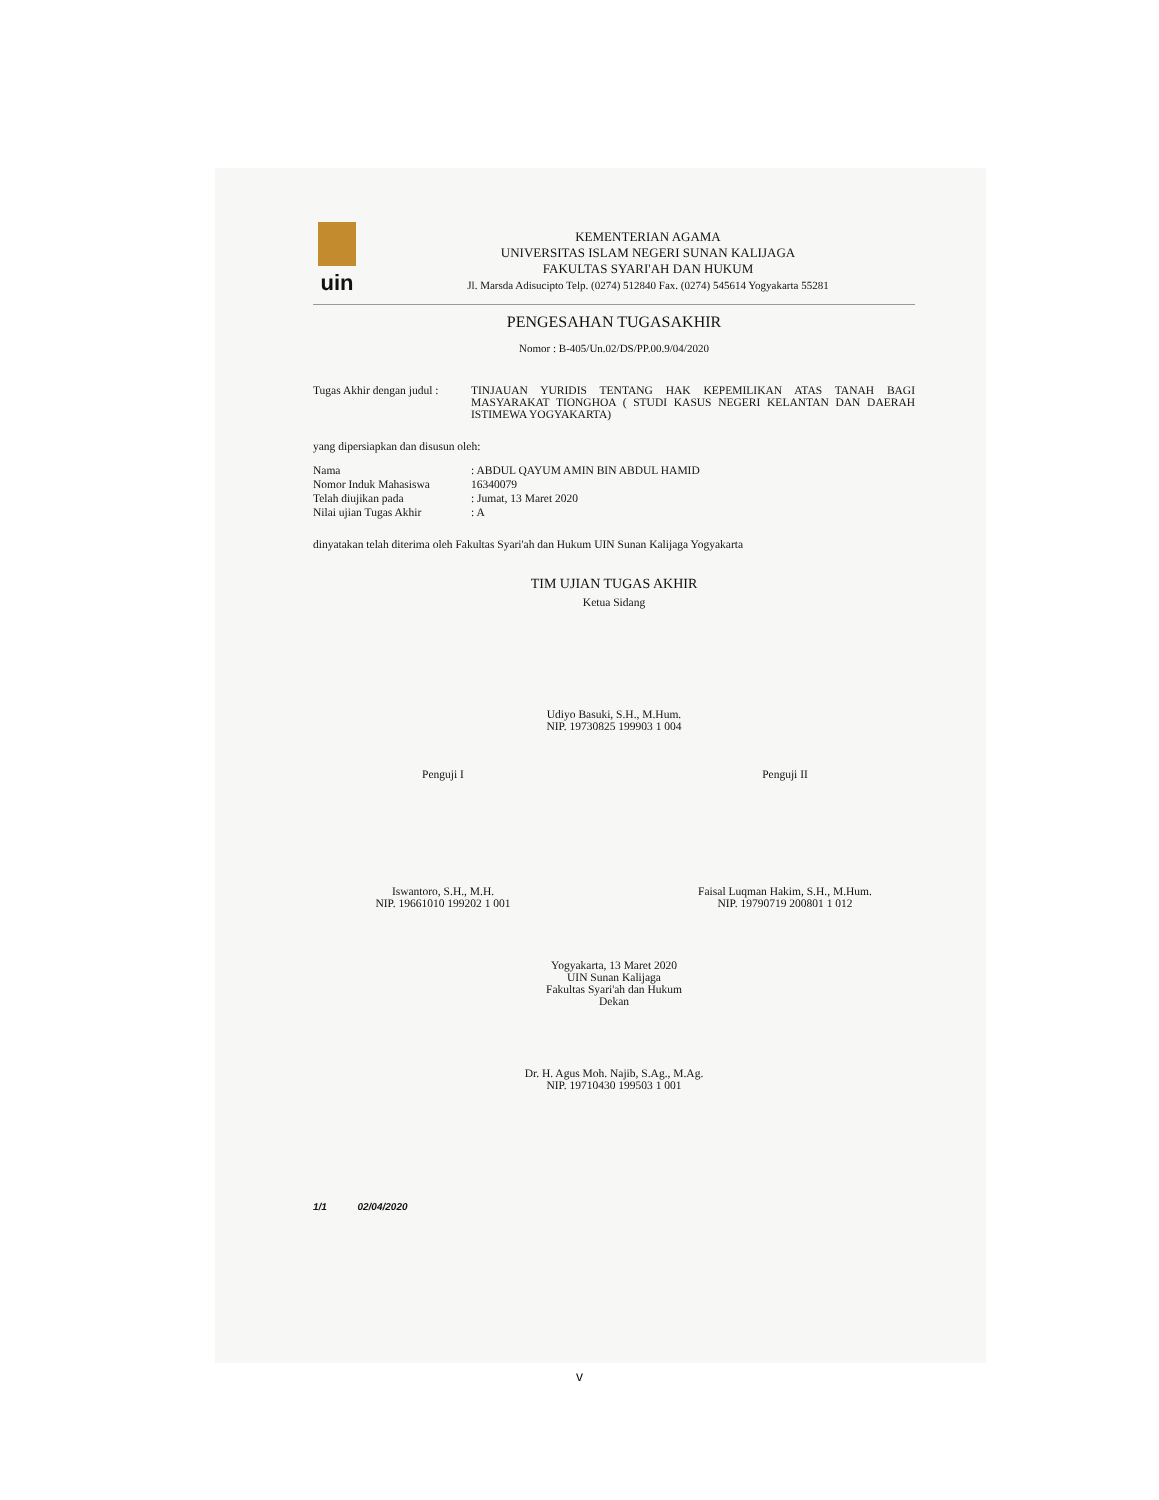uin
KEMENTERIAN AGAMA
UNIVERSITAS ISLAM NEGERI SUNAN KALIJAGA
FAKULTAS SYARI'AH DAN HUKUM
Jl. Marsda Adisucipto Telp. (0274) 512840 Fax. (0274) 545614 Yogyakarta 55281
PENGESAHAN TUGASAKHIR
Nomor : B-405/Un.02/DS/PP.00.9/04/2020
Tugas Akhir dengan judul :
TINJAUAN YURIDIS TENTANG HAK KEPEMILIKAN ATAS TANAH BAGI MASYARAKAT TIONGHOA ( STUDI KASUS NEGERI KELANTAN DAN DAERAH ISTIMEWA YOGYAKARTA)
yang dipersiapkan dan disusun oleh:
Nama : ABDUL QAYUM AMIN BIN ABDUL HAMID
Nomor Induk Mahasiswa 16340079
Telah diujikan pada : Jumat, 13 Maret 2020
Nilai ujian Tugas Akhir
: A
dinyatakan telah diterima oleh Fakultas Syari'ah dan Hukum UIN Sunan Kalijaga Yogyakarta
TIM UJIAN TUGAS AKHIR
Ketua Sidang
Udiyo Basuki, S.H., M.Hum.
NIP. 19730825 199903 1 004
Penguji I
Iswantoro, S.H., M.H.
NIP. 19661010 199202 1 001
Penguji II
Faisal Luqman Hakim, S.H., M.Hum.
NIP. 19790719 200801 1 012
Yogyakarta, 13 Maret 2020
UIN Sunan Kalijaga
Fakultas Syari'ah dan Hukum
Dekan
Dr. H. Agus Moh. Najib, S.Ag., M.Ag.
NIP. 19710430 199503 1 001
1/1 02/04/2020
v